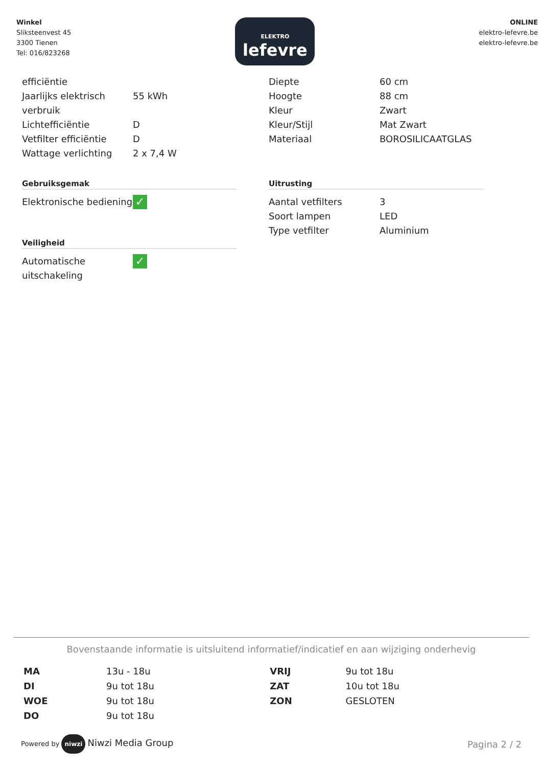Winkel
Sliksteenvest 45
3300 Tienen
Tel: 016/823268
ELEKTRO
lefevre
ONLINE
elektro-lefevre.be
elektro-lefevre.be
| efficiëntie | |
| Jaarlijks elektrisch verbruik | 55 kWh |
| Lichtefficiëntie | D |
| Vetfilter efficiëntie | D |
| Wattage verlichting | 2 x 7,4 W |
Gebruiksgemak
| Elektronische bediening | ✓ |
Veiligheid
| Automatische uitschakeling | ✓ |
| Diepte | 60 cm |
| Hoogte | 88 cm |
| Kleur | Zwart |
| Kleur/Stijl | Mat Zwart |
| Materiaal | BOROSILICAATGLAS |
Uitrusting
| Aantal vetfilters | 3 |
| Soort lampen | LED |
| Type vetfilter | Aluminium |
Bovenstaande informatie is uitsluitend informatief/indicatief en aan wijziging onderhevig
| MA | 13u - 18u | VRIJ | 9u tot 18u |
| DI | 9u tot 18u | ZAT | 10u tot 18u |
| WOE | 9u tot 18u | ZON | GESLOTEN |
| DO | 9u tot 18u | | |
Powered by niwzi Niwzi Media Group
Pagina 2 / 2